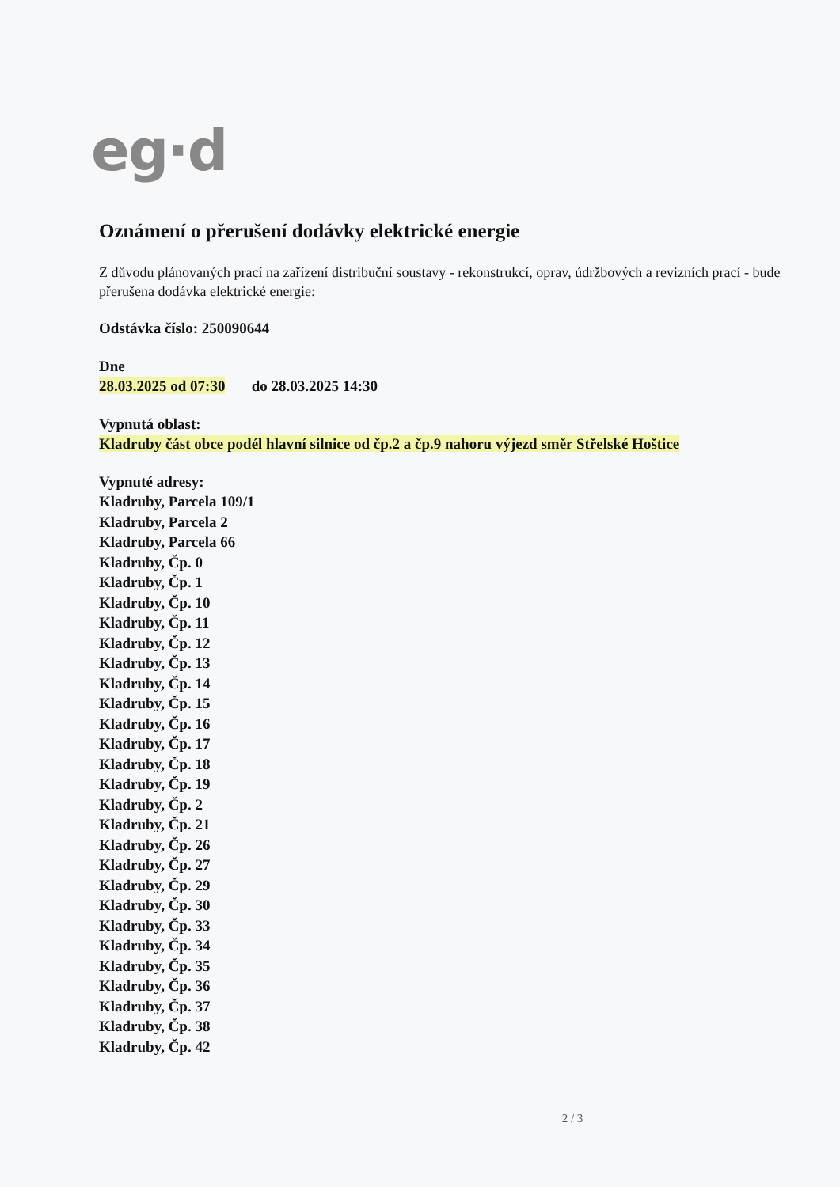eg·d
Oznámení o přerušení dodávky elektrické energie
Z důvodu plánovaných prací na zařízení distribuční soustavy - rekonstrukcí, oprav, údržbových a revizních prací - bude přerušena dodávka elektrické energie:
Odstávka číslo: 250090644
Dne
28.03.2025 od 07:30 do 28.03.2025 14:30
Vypnutá oblast:
Kladruby část obce podél hlavní silnice od čp.2 a čp.9 nahoru výjezd směr Střelské Hoštice
Vypnuté adresy:
Kladruby, Parcela 109/1
Kladruby, Parcela 2
Kladruby, Parcela 66
Kladruby, Čp. 0
Kladruby, Čp. 1
Kladruby, Čp. 10
Kladruby, Čp. 11
Kladruby, Čp. 12
Kladruby, Čp. 13
Kladruby, Čp. 14
Kladruby, Čp. 15
Kladruby, Čp. 16
Kladruby, Čp. 17
Kladruby, Čp. 18
Kladruby, Čp. 19
Kladruby, Čp. 2
Kladruby, Čp. 21
Kladruby, Čp. 26
Kladruby, Čp. 27
Kladruby, Čp. 29
Kladruby, Čp. 30
Kladruby, Čp. 33
Kladruby, Čp. 34
Kladruby, Čp. 35
Kladruby, Čp. 36
Kladruby, Čp. 37
Kladruby, Čp. 38
Kladruby, Čp. 42
2 / 3